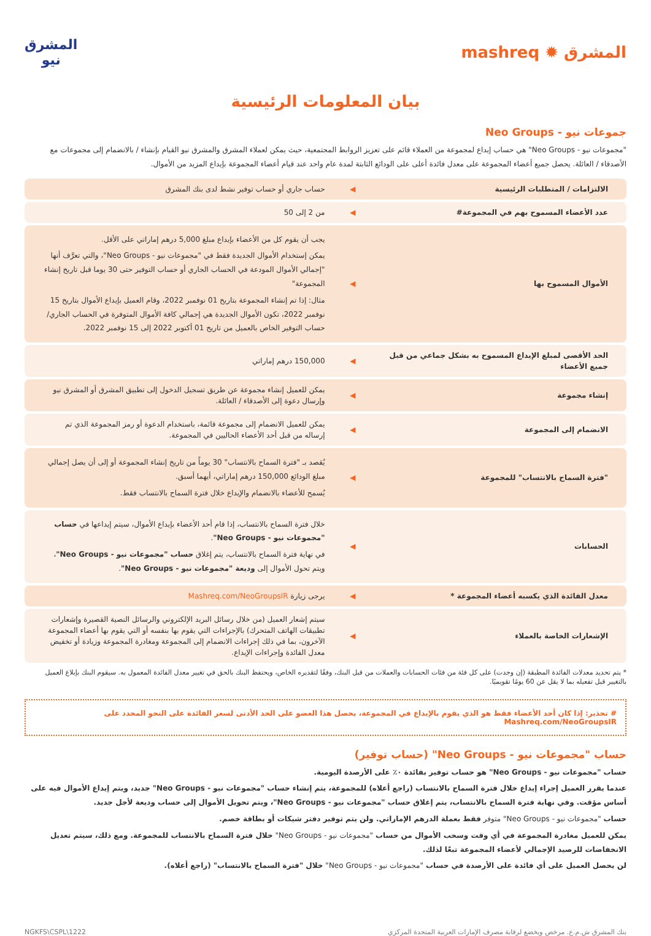المشرق ✹ mashreq
المشرق
نيو
بيان المعلومات الرئيسية
جموعات نيو - Neo Groups
"مجموعات نيو - Neo Groups" هي حساب إيداع لمجموعة من العملاء قائم على تعزيز الروابط المجتمعية، حيث يمكن لعملاء المشرق والمشرق نيو القيام بإنشاء / بالانضمام إلى مجموعات مع الأصدقاء / العائلة. يحصل جميع أعضاء المجموعة على معدل فائدة أعلى على الودائع الثابتة لمدة عام واحد عند قيام أعضاء المجموعة بإيداع المزيد من الأموال.
| الالتزامات / المتطلبات الرئيسية | ◀ | حساب جاري أو حساب توفير نشط لدى بنك المشرق |
| عدد الأعضاء المسموح بهم في المجموعة# | ◀ | من 2 إلى 50 |
| الأموال المسموح بها | ◀ | يجب أن يقوم كل من الأعضاء بإيداع مبلغ 5,000 درهم إماراتي على الأقل. يمكن إستخدام الأموال الجديدة فقط في "مجموعات نيو - Neo Groups"، والتي تعرَّف أنها "إجمالي الأموال المودعة في الحساب الجاري أو حساب التوفير حتى 30 يوما قبل تاريخ إنشاء المجموعة" مثال: إذا تم إنشاء المجموعة بتاريخ 01 نوفمبر 2022، وقام العميل بإيداع الأموال بتاريخ 15 نوفمبر 2022، تكون الأموال الجديدة هي إجمالي كافة الأموال المتوفرة في الحساب الجاري/حساب التوفير الخاص بالعميل من تاريخ 01 أكتوبر 2022 إلى 15 نوفمبر 2022. |
| الحد الأقصى لمبلغ الإيداع المسموح به بشكل جماعي من قبل جميع الأعضاء | ◀ | 150,000 درهم إماراتي |
| إنشاء مجموعة | ◀ | يمكن للعميل إنشاء مجموعة عن طريق تسجيل الدخول إلى تطبيق المشرق أو المشرق نيو وإرسال دعوة إلى الأصدقاء / العائلة. |
| الانضمام إلى المجموعة | ◀ | يمكن للعميل الانضمام إلى مجموعة قائمة، باستخدام الدعوة أو رمز المجموعة الذي تم إرساله من قبل أحد الأعضاء الحاليين في المجموعة. |
| "فترة السماح بالانتساب" للمجموعة | ◀ | يُقصد بـ "فترة السماح بالانتساب" 30 يوماً من تاريخ إنشاء المجموعة أو إلى أن يصل إجمالي مبلغ الودائع 150,000 درهم إماراتي، أيهما أسبق. يُسمح للأعضاء بالانضمام والإيداع خلال فترة السماح بالانتساب فقط. |
| الحسابات | ◀ | خلال فترة السماح بالانتساب، إذا قام أحد الأعضاء بإيداع الأموال، سيتم إيداعها في حساب "مجموعات نيو - Neo Groups" . في نهاية فترة السماح بالانتساب، يتم إغلاق حساب "مجموعات نيو - Neo Groups" ، ويتم تحول الأموال إلى وديعة "مجموعات نيو - Neo Groups" . |
| معدل الفائدة الذي يكسبه أعضاء المجموعة * | ◀ | يرجى زيارة Mashreq.com/NeoGroupsIR |
| الإشعارات الخاصة بالعملاء | ◀ | سيتم إشعار العميل (من خلال رسائل البريد الإلكتروني والرسائل النصية القصيرة وإشعارات تطبيقات الهاتف المتحرك) بالإجراءات التي يقوم بها بنفسه أو التي يقوم بها أعضاء المجموعة الآخرون، بما في ذلك إجراءات الانضمام إلى المجموعة ومغادرة المجموعة وزيادة أو تخفيض معدل الفائدة وإجراءات الإيداع. |
* يتم تحديد معدلات الفائدة المطبقة (إن وجدت) على كل فئة من فئات الحسابات والعملات من قبل البنك، وفقًا لتقديره الخاص، ويحتفظ البنك بالحق في تغيير معدل الفائدة المعمول به. سيقوم البنك بإبلاغ العميل بالتغيير قبل تفعيله بما لا يقل عن 60 يومًا تقويميًا.
# تحذير: إذا كان أحد الأعضاء فقط هو الذي يقوم بالإيداع في المجموعة، يحصل هذا العضو على الحد الأدنى لسعر الفائدة على النحو المحدد على Mashreq.com/NeoGroupsIR
حساب "مجموعات نيو - Neo Groups" (حساب توفير)
حساب "مجموعات نيو - Neo Groups" هو حساب توفير بفائدة ٠٪ على الأرصدة اليومية.
عندما يقرر العميل إجراء إيداع خلال فترة السماح بالانتساب (راجع أعلاه) للمجموعة، يتم إنشاء حساب "مجموعات نيو - Neo Groups" جديد، ويتم إيداع الأموال فيه على أساس مؤقت. وفي نهاية فترة السماح بالانتساب، يتم إغلاق حساب "مجموعات نيو - Neo Groups"، ويتم تحويل الأموال إلى حساب وديعة لأجل جديد.
حساب "مجموعات نيو - Neo Groups" متوفر فقط بعملة الدرهم الإماراتي. ولن يتم توفير دفتر شيكات أو بطاقة خصم.
يمكن للعميل مغادرة المجموعة في أي وقت وسحب الأموال من حساب "مجموعات نيو - Neo Groups" خلال فترة السماح بالانتساب للمجموعة. ومع ذلك، سيتم تعديل الانخفاضات للرصيد الإجمالي لأعضاء المجموعة تبعًا لذلك.
لن يحصل العميل على أي فائدة على الأرصدة في حساب "مجموعات نيو - Neo Groups" خلال "فترة السماح بالانتساب" (راجع أعلاه).
بنك المشرق ش.م.ع. مرخص ويخضع لرقابة مصرف الإمارات العربية المتحدة المركزي NGKFS\CSPL\1222